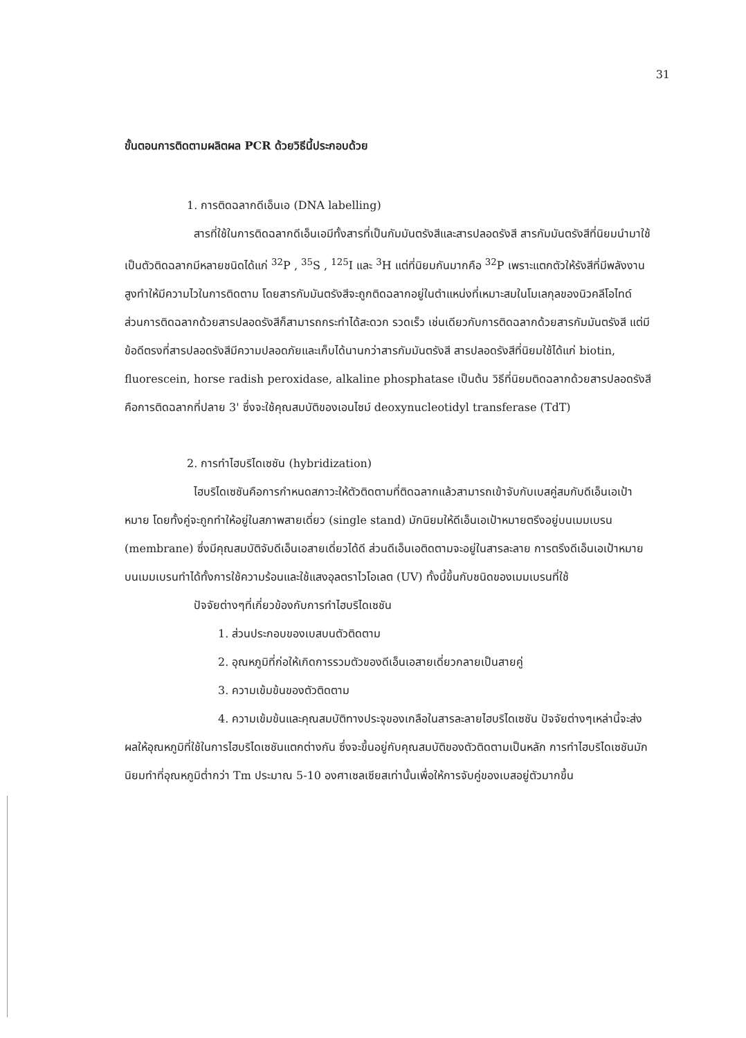31
ขั้นตอนการติดตามผลิตผล PCR ด้วยวิธีนี้ประกอบด้วย
1. การติดฉลากดีเอ็นเอ (DNA labelling)
สารที่ใช้ในการติดฉลากดีเอ็นเอมีทั้งสารที่เป็นกัมมันตรังสีและสารปลอดรังสี สารกัมมันตรังสีที่นิยมนำมาใช้เป็นตัวติดฉลากมีหลายชนิดได้แก่ <sup>32</sup>P , <sup>35</sup>S , <sup>125</sup>I และ <sup>3</sup>H แต่ที่นิยมกันมากคือ <sup>32</sup>P เพราะแตกตัวให้รังสีที่มีพลังงานสูงทำให้มีความไวในการติดตาม โดยสารกัมมันตรังสีจะถูกติดฉลากอยู่ในตำแหน่งที่เหมาะสมในโมเลกุลของนิวคลีโอไทด์ ส่วนการติดฉลากด้วยสารปลอดรังสีก็สามารถกระทำได้สะดวก รวดเร็ว เช่นเดียวกับการติดฉลากด้วยสารกัมมันตรังสี แต่มีข้อดีตรงที่สารปลอดรังสีมีความปลอดภัยและเก็บได้นานกว่าสารกัมมันตรังสี สารปลอดรังสีที่นิยมใช้ได้แก่ biotin, fluorescein, horse radish peroxidase, alkaline phosphatase เป็นต้น วิธีที่นิยมติดฉลากด้วยสารปลอดรังสีคือการติดฉลากที่ปลาย 3' ซึ่งจะใช้คุณสมบัติของเอนไซม์ deoxynucleotidyl transferase (TdT)
2. การทำไฮบริไดเซชัน (hybridization)
ไฮบริไดเซชันคือการกำหนดสภาวะให้ตัวติดตามที่ติดฉลากแล้วสามารถเข้าจับกับเบสคู่สมกับดีเอ็นเอเป้าหมาย โดยทั้งคู่จะถูกทำให้อยู่ในสภาพสายเดี่ยว (single stand) มักนิยมให้ดีเอ็นเอเป้าหมายตรึงอยู่บนเมมเบรน (membrane) ซึ่งมีคุณสมบัติจับดีเอ็นเอสายเดี่ยวได้ดี ส่วนดีเอ็นเอติดตามจะอยู่ในสารละลาย การตรึงดีเอ็นเอเป้าหมายบนเมมเบรนทำได้ทั้งการใช้ความร้อนและใช้แสงอุลตราไวโอเลต (UV) ทั้งนี้ขึ้นกับชนิดของเมมเบรนที่ใช้
ปัจจัยต่างๆที่เกี่ยวข้องกับการทำไฮบริไดเซชัน
1. ส่วนประกอบของเบสบนตัวติดตาม
2. อุณหภูมิที่ก่อให้เกิดการรวมตัวของดีเอ็นเอสายเดี่ยวกลายเป็นสายคู่
3. ความเข้มข้นของตัวติดตาม
4. ความเข้มข้นและคุณสมบัติทางประจุของเกลือในสารละลายไฮบริไดเซชัน ปัจจัยต่างๆเหล่านี้จะส่งผลให้อุณหภูมิที่ใช้ในการไฮบริไดเซชันแตกต่างกัน ซึ่งจะขึ้นอยู่กับคุณสมบัติของตัวติดตามเป็นหลัก การทำไฮบริไดเซชันมักนิยมทำที่อุณหภูมิต่ำกว่า Tm ประมาณ 5-10 องศาเซลเซียสเท่านั้นเพื่อให้การจับคู่ของเบสอยู่ตัวมากขึ้น